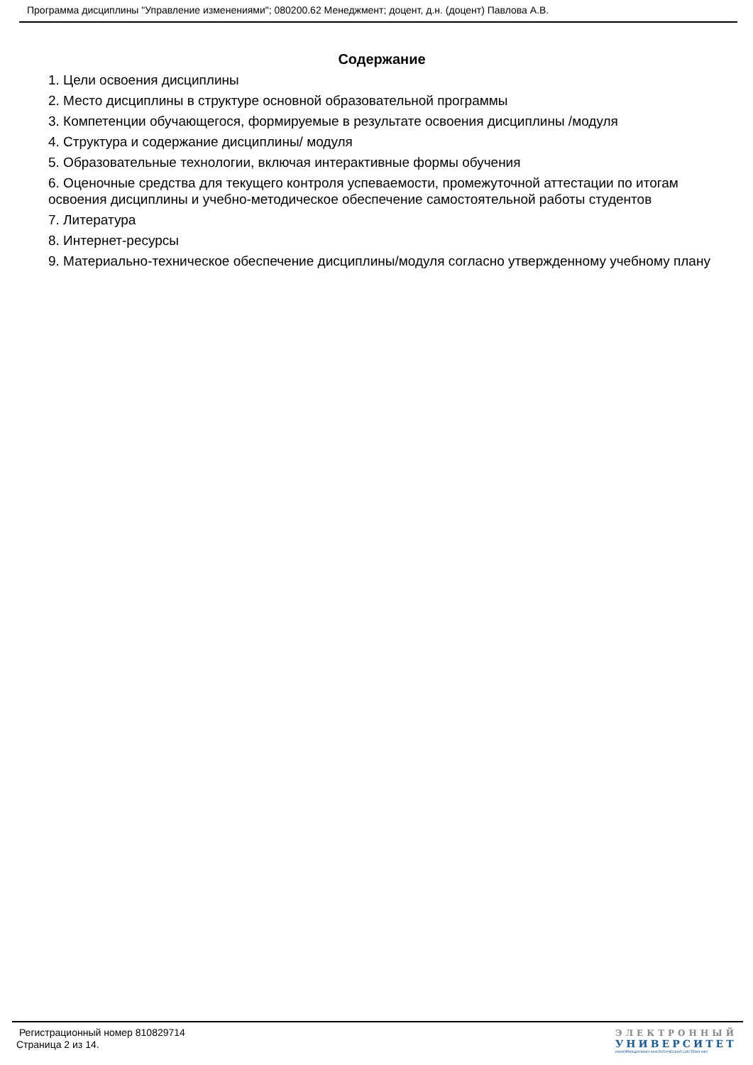Программа дисциплины "Управление изменениями"; 080200.62 Менеджмент; доцент, д.н. (доцент) Павлова А.В.
Содержание
1. Цели освоения дисциплины
2. Место дисциплины в структуре основной образовательной программы
3. Компетенции обучающегося, формируемые в результате освоения дисциплины /модуля
4. Структура и содержание дисциплины/ модуля
5. Образовательные технологии, включая интерактивные формы обучения
6. Оценочные средства для текущего контроля успеваемости, промежуточной аттестации по итогам освоения дисциплины и учебно-методическое обеспечение самостоятельной работы студентов
7. Литература
8. Интернет-ресурсы
9. Материально-техническое обеспечение дисциплины/модуля согласно утвержденному учебному плану
Регистрационный номер 810829714
Страница 2 из 14.
ЭЛЕКТРОННЫЙ
УНИВЕРСИТЕТ
ИНФОРМАЦИОННО-АНАЛИТИЧЕСКАЯ СИСТЕМА КФУ